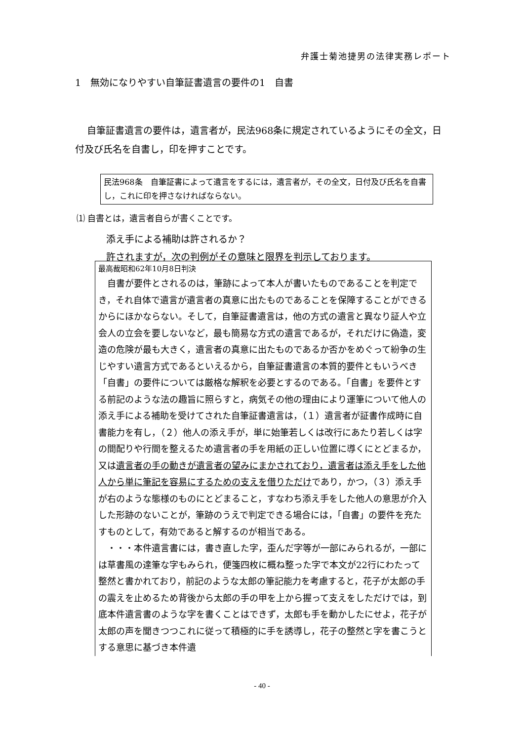弁護士菊池捷男の法律実務レポート
1　無効になりやすい自筆証書遺言の要件の1　自書
自筆証書遺言の要件は，遺言者が，民法968条に規定されているようにその全文，日付及び氏名を自書し，印を押すことです。
民法968条　自筆証書によって遺言をするには，遺言者が，その全文，日付及び氏名を自書し，これに印を押さなければならない。
⑴ 自書とは，遺言者自らが書くことです。
添え手による補助は許されるか？
許されますが，次の判例がその意味と限界を判示しております。
最高裁昭和62年10月8日判決
　自書が要件とされるのは，筆跡によって本人が書いたものであることを判定でき，それ自体で遺言が遺言者の真意に出たものであることを保障することができるからにほかならない。そして，自筆証書遺言は，他の方式の遺言と異なり証人や立会人の立会を要しないなど，最も簡易な方式の遺言であるが，それだけに偽造，変造の危険が最も大きく，遺言者の真意に出たものであるか否かをめぐって紛争の生じやすい遺言方式であるといえるから，自筆証書遺言の本質的要件ともいうべき「自書」の要件については厳格な解釈を必要とするのである。「自書」を要件とする前記のような法の趣旨に照らすと，病気その他の理由により運筆について他人の添え手による補助を受けてされた自筆証書遺言は，（１）遺言者が証書作成時に自書能力を有し，（２）他人の添え手が，単に始筆若しくは改行にあたり若しくは字の間配りや行間を整えるため遺言者の手を用紙の正しい位置に導くにとどまるか，又は遺言者の手の動きが遺言者の望みにまかされており，遺言者は添え手をした他人から単に筆記を容易にするための支えを借りただけであり，かつ，（３）添え手が右のような態様のものにとどまること，すなわち添え手をした他人の意思が介入した形跡のないことが，筆跡のうえで判定できる場合には，「自書」の要件を充たすものとして，有効であると解するのが相当である。
　・・・本件遺言書には，書き直した字，歪んだ字等が一部にみられるが，一部には草書風の達筆な字もみられ，便箋四枚に概ね整った字で本文が22行にわたって整然と書かれており，前記のような太郎の筆記能力を考慮すると，花子が太郎の手の震えを止めるため背後から太郎の手の甲を上から握って支えをしただけでは，到底本件遺言書のような字を書くことはできず，太郎も手を動かしたにせよ，花子が太郎の声を聞きつつこれに従って積極的に手を誘導し，花子の整然と字を書こうとする意思に基づき本件遺
- 40 -